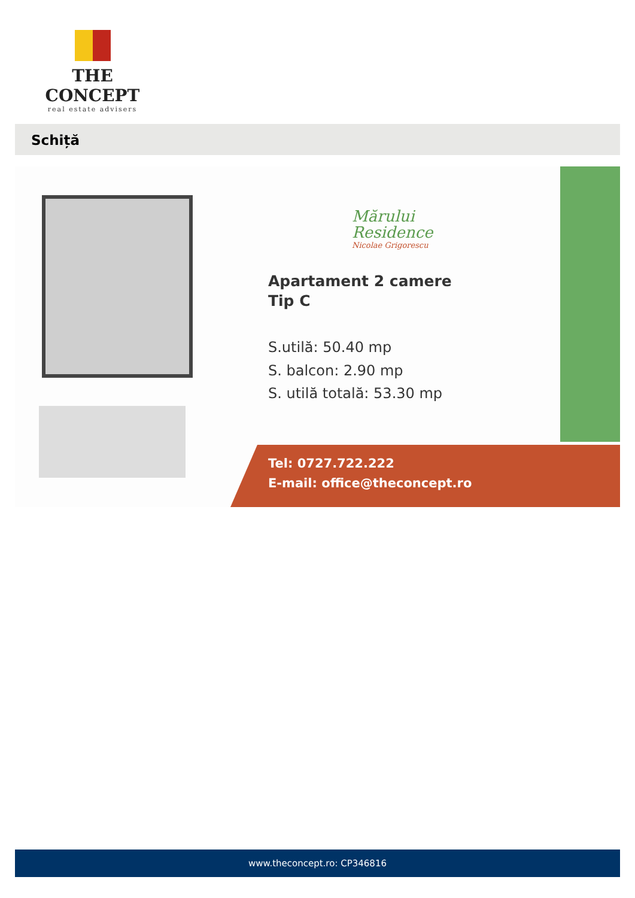THE CONCEPT
real estate advisers
Schiță
Mărului
Residence
Nicolae Grigorescu
Apartament 2 camere
Tip C
S.utilă: 50.40 mp
S. balcon: 2.90 mp
S. utilă totală: 53.30 mp
Tel: 0727.722.222
E-mail: office@theconcept.ro
www.theconcept.ro: CP346816